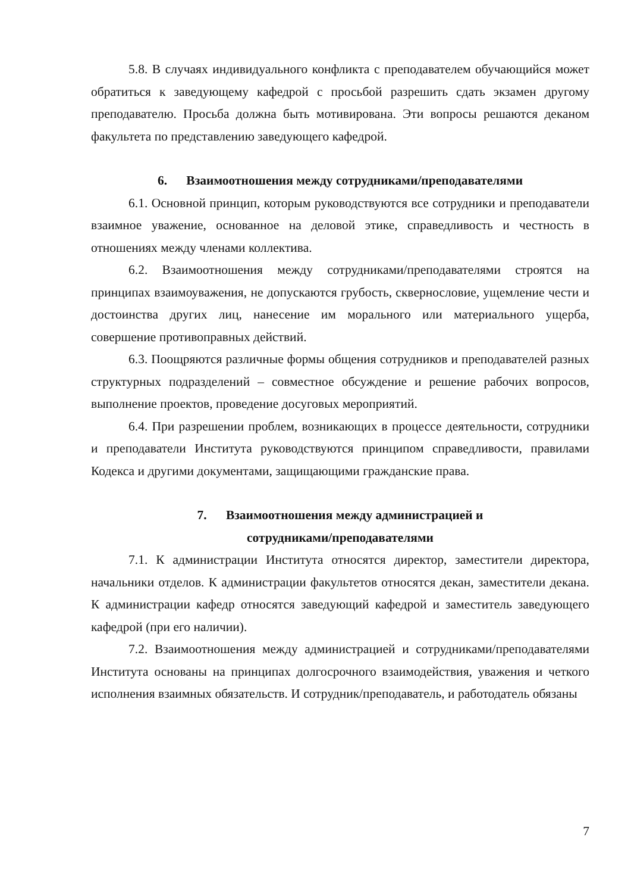5.8. В случаях индивидуального конфликта с преподавателем обучающийся может обратиться к заведующему кафедрой с просьбой разрешить сдать экзамен другому преподавателю. Просьба должна быть мотивирована. Эти вопросы решаются деканом факультета по представлению заведующего кафедрой.
6. Взаимоотношения между сотрудниками/преподавателями
6.1. Основной принцип, которым руководствуются все сотрудники и преподаватели взаимное уважение, основанное на деловой этике, справедливость и честность в отношениях между членами коллектива.
6.2. Взаимоотношения между сотрудниками/преподавателями строятся на принципах взаимоуважения, не допускаются грубость, сквернословие, ущемление чести и достоинства других лиц, нанесение им морального или материального ущерба, совершение противоправных действий.
6.3. Поощряются различные формы общения сотрудников и преподавателей разных структурных подразделений – совместное обсуждение и решение рабочих вопросов, выполнение проектов, проведение досуговых мероприятий.
6.4. При разрешении проблем, возникающих в процессе деятельности, сотрудники и преподаватели Института руководствуются принципом справедливости, правилами Кодекса и другими документами, защищающими гражданские права.
7. Взаимоотношения между администрацией и
сотрудниками/преподавателями
7.1. К администрации Института относятся директор, заместители директора, начальники отделов. К администрации факультетов относятся декан, заместители декана. К администрации кафедр относятся заведующий кафедрой и заместитель заведующего кафедрой (при его наличии).
7.2. Взаимоотношения между администрацией и сотрудниками/преподавателями Института основаны на принципах долгосрочного взаимодействия, уважения и четкого исполнения взаимных обязательств. И сотрудник/преподаватель, и работодатель обязаны
7